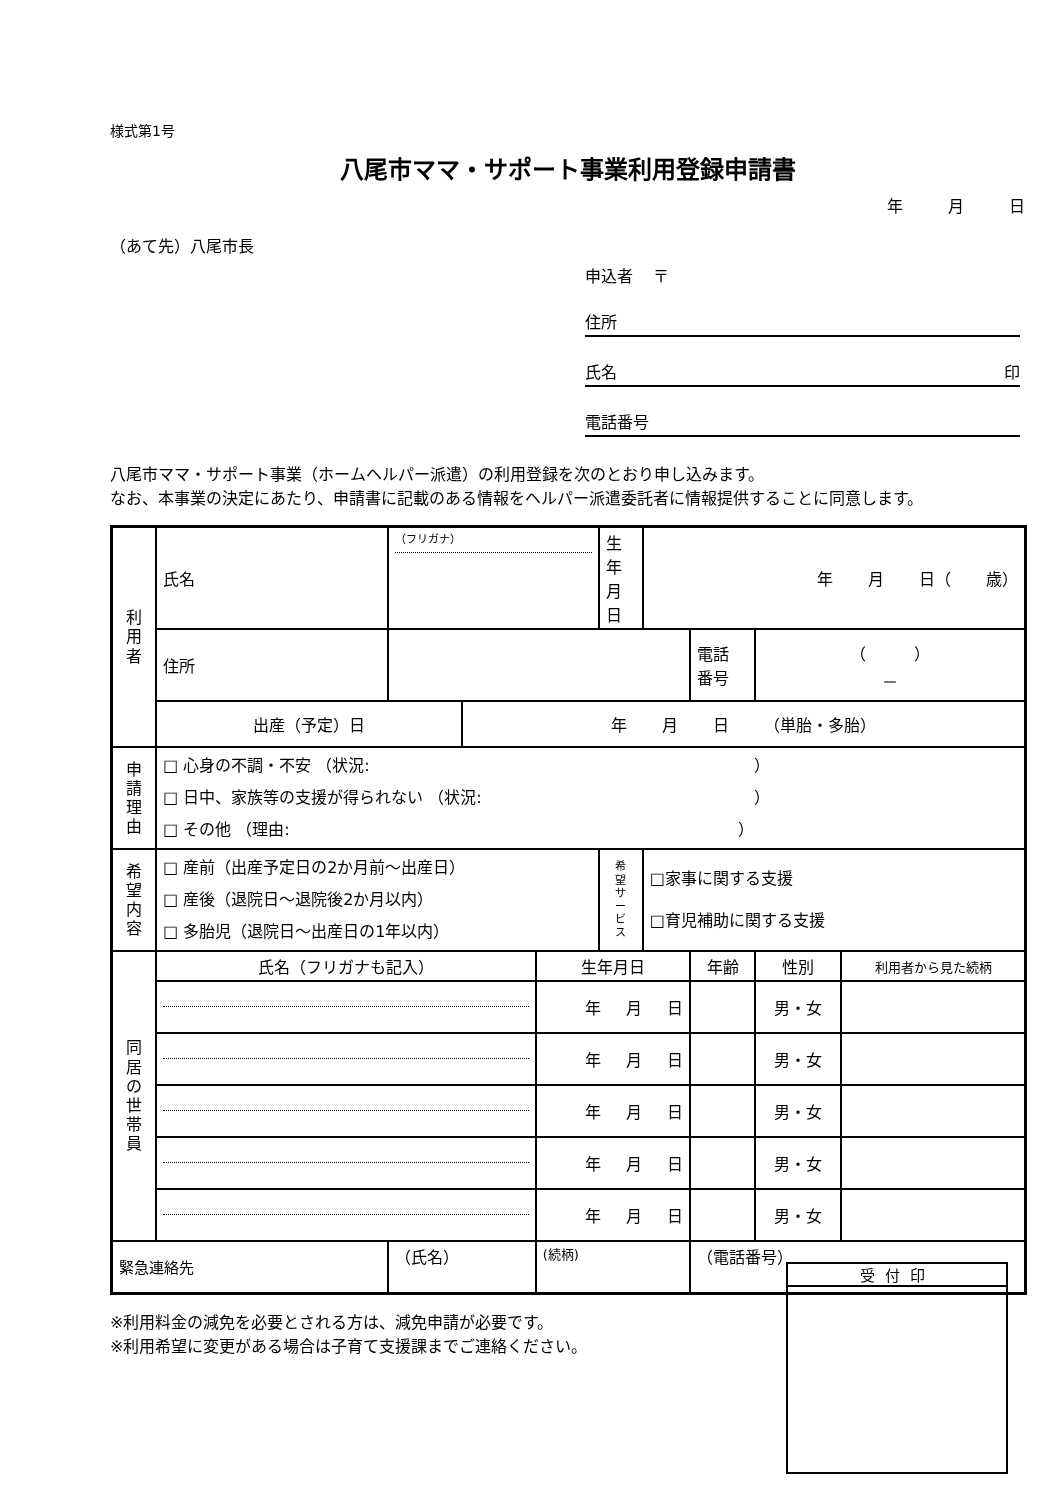様式第1号
八尾市ママ・サポート事業利用登録申請書
年 月 日
（あて先）八尾市長
申込者 〒
住所
氏名 印
電話番号
八尾市ママ・サポート事業（ホームヘルパー派遣）の利用登録を次のとおり申し込みます。
なお、本事業の決定にあたり、申請書に記載のある情報をヘルパー派遣委託者に情報提供することに同意します。
| 利 用 者 | 氏名 | （フリガナ） | | | 生年 月日 | 年 月 日（ 歳） | | | |
| | 住所 | | | | | | 電話 番号 | （ ） － | |
| | 出産（予定）日 | | 年 月 日 （単胎・多胎） | | | | | | |
| 申 請 理 由 | □ 心身の不調・不安 （状況: ） □ 日中、家族等の支援が得られない （状況: ） □ その他 （理由: ） | | | | | | | | |
| 希 望 内 容 | □ 産前（出産予定日の2か月前～出産日） □ 産後（退院日～退院後2か月以内） □ 多胎児（退院日～出産日の1年以内） | | | | 希 望 サ ー ビ ス | □家事に関する支援 □育児補助に関する支援 | | | |
| 同 居 の 世 帯 員 | 氏名（フリガナも記入） | | | 生年月日 | | | 年齢 | 性別 | 利用者から見た続柄 |
| | | | | 年 月 日 | | | | 男・女 | |
| | | | | 年 月 日 | | | | 男・女 | |
| | | | | 年 月 日 | | | | 男・女 | |
| | | | | 年 月 日 | | | | 男・女 | |
| | | | | 年 月 日 | | | | 男・女 | |
| 緊急連絡先 | | （氏名） | | (続柄) | | | （電話番号） | | |
※利用料金の減免を必要とされる方は、減免申請が必要です。
※利用希望に変更がある場合は子育て支援課までご連絡ください。
受付印